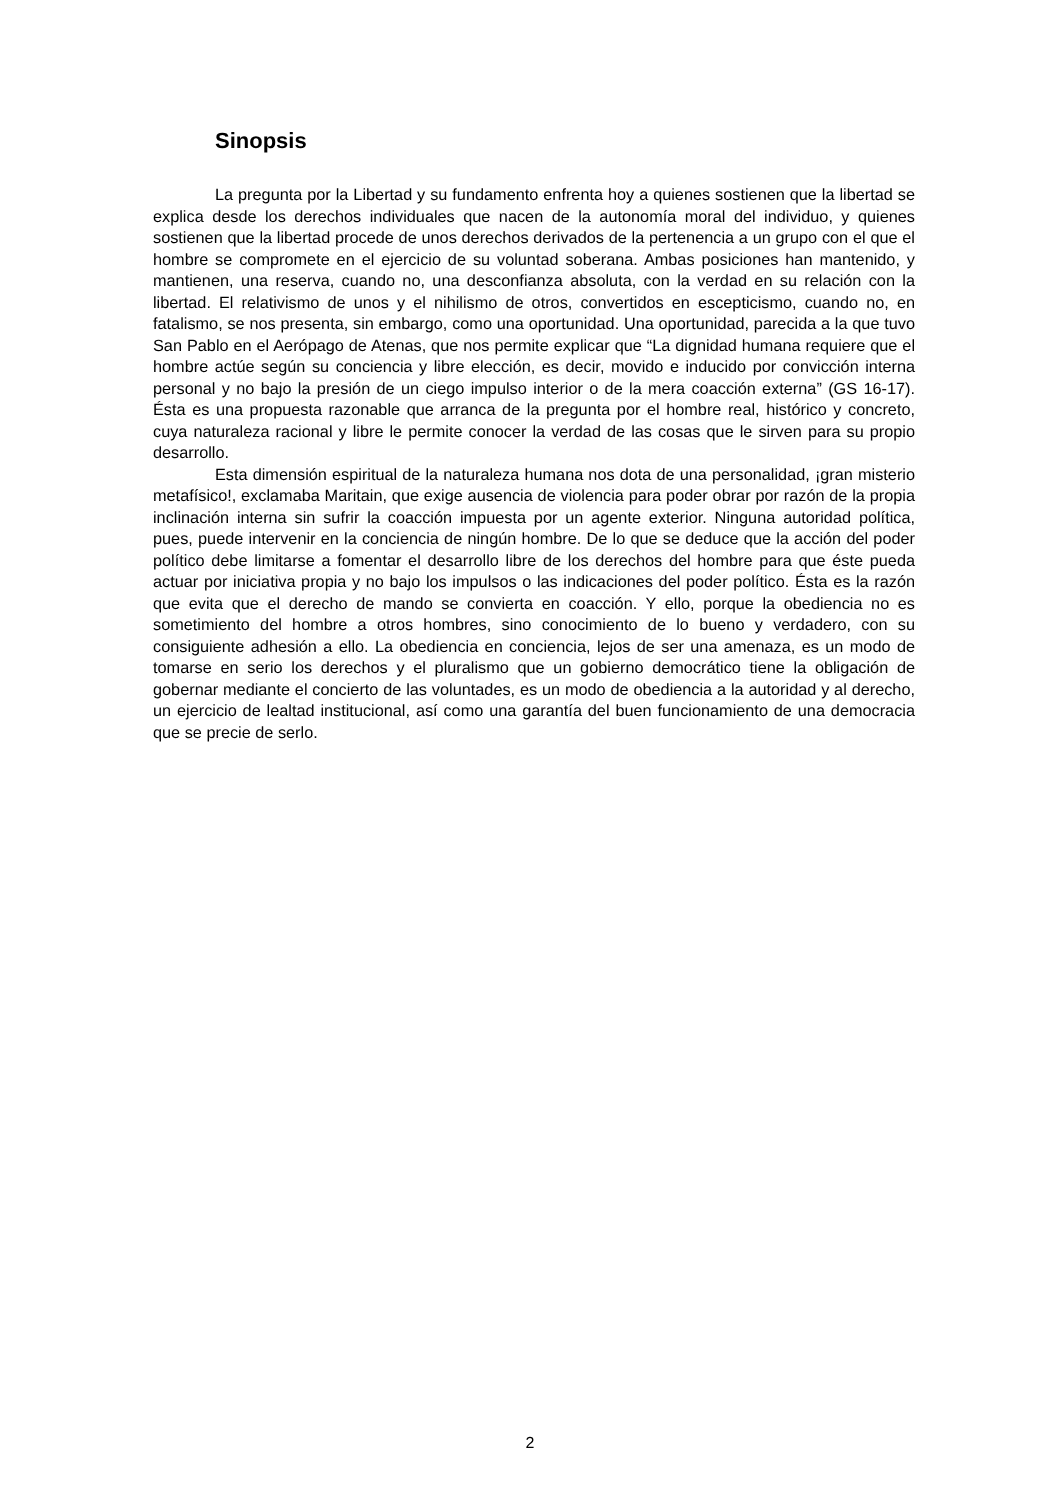Sinopsis
La pregunta por la Libertad y su fundamento enfrenta hoy a quienes sostienen que la libertad se explica desde los derechos individuales que nacen de la autonomía moral del individuo, y quienes sostienen que la libertad procede de unos derechos derivados de la pertenencia a un grupo con el que el hombre se compromete en el ejercicio de su voluntad soberana. Ambas posiciones han mantenido, y mantienen, una reserva, cuando no, una desconfianza absoluta, con la verdad en su relación con la libertad. El relativismo de unos y el nihilismo de otros, convertidos en escepticismo, cuando no, en fatalismo, se nos presenta, sin embargo, como una oportunidad. Una oportunidad, parecida a la que tuvo San Pablo en el Aerópago de Atenas, que nos permite explicar que “La dignidad humana requiere que el hombre actúe según su conciencia y libre elección, es decir, movido e inducido por convicción interna personal y no bajo la presión de un ciego impulso interior o de la mera coacción externa” (GS 16-17). Ésta es una propuesta razonable que arranca de la pregunta por el hombre real, histórico y concreto, cuya naturaleza racional y libre le permite conocer la verdad de las cosas que le sirven para su propio desarrollo.
Esta dimensión espiritual de la naturaleza humana nos dota de una personalidad, ¡gran misterio metafísico!, exclamaba Maritain, que exige ausencia de violencia para poder obrar por razón de la propia inclinación interna sin sufrir la coacción impuesta por un agente exterior. Ninguna autoridad política, pues, puede intervenir en la conciencia de ningún hombre. De lo que se deduce que la acción del poder político debe limitarse a fomentar el desarrollo libre de los derechos del hombre para que éste pueda actuar por iniciativa propia y no bajo los impulsos o las indicaciones del poder político. Ésta es la razón que evita que el derecho de mando se convierta en coacción. Y ello, porque la obediencia no es sometimiento del hombre a otros hombres, sino conocimiento de lo bueno y verdadero, con su consiguiente adhesión a ello. La obediencia en conciencia, lejos de ser una amenaza, es un modo de tomarse en serio los derechos y el pluralismo que un gobierno democrático tiene la obligación de gobernar mediante el concierto de las voluntades, es un modo de obediencia a la autoridad y al derecho, un ejercicio de lealtad institucional, así como una garantía del buen funcionamiento de una democracia que se precie de serlo.
2